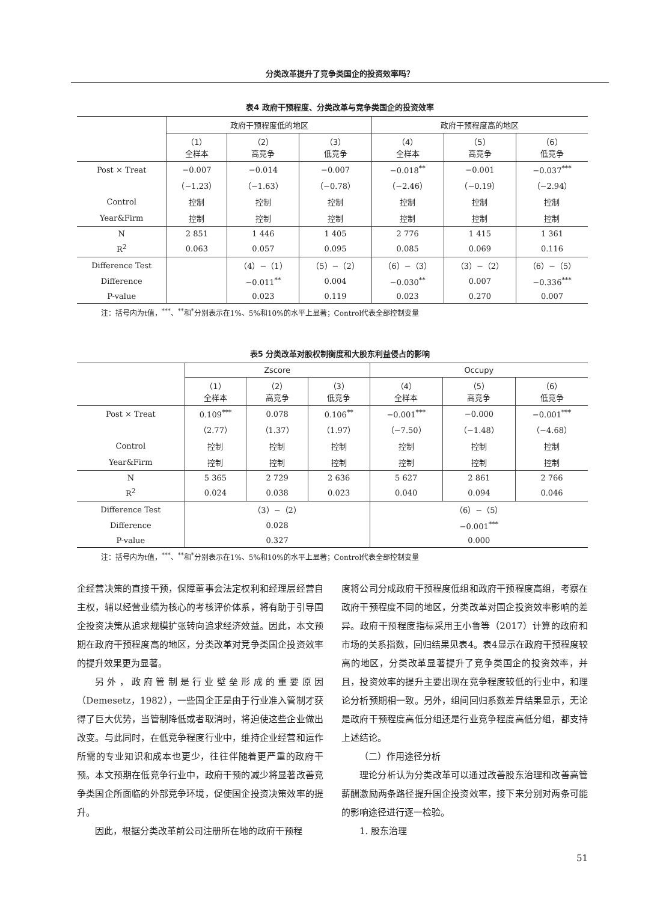分类改革提升了竞争类国企的投资效率吗？
表4 政府干预程度、分类改革与竞争类国企的投资效率
| | 政府干预程度低的地区 | | | 政府干预程度高的地区 | | |
| --- | --- | --- | --- | --- | --- | --- |
| | （1） 全样本 | （2） 高竞争 | （3） 低竞争 | （4） 全样本 | （5） 高竞争 | （6） 低竞争 |
| Post × Treat | −0.007 | −0.014 | −0.007 | −0.018<sup>**</sup> | −0.001 | −0.037<sup>***</sup> |
| | （−1.23） | （−1.63） | （−0.78） | （−2.46） | （−0.19） | （−2.94） |
| Control | 控制 | 控制 | 控制 | 控制 | 控制 | 控制 |
| Year&Firm | 控制 | 控制 | 控制 | 控制 | 控制 | 控制 |
| N | 2 851 | 1 446 | 1 405 | 2 776 | 1 415 | 1 361 |
| R<sup>2</sup> | 0.063 | 0.057 | 0.095 | 0.085 | 0.069 | 0.116 |
| Difference Test | | （4）−（1） | （5）−（2） | （6）−（3） | （3）−（2） | （6）−（5） |
| Difference | | −0.011<sup>**</sup> | 0.004 | −0.030<sup>**</sup> | 0.007 | −0.336<sup>***</sup> |
| P-value | | 0.023 | 0.119 | 0.023 | 0.270 | 0.007 |
注：括号内为t值，<sup>***</sup>、<sup>**</sup>和<sup>*</sup>分别表示在1%、5%和10%的水平上显著；Control代表全部控制变量
表5 分类改革对股权制衡度和大股东利益侵占的影响
| | Zscore | | | Occupy | | |
| --- | --- | --- | --- | --- | --- | --- |
| | （1） 全样本 | （2） 高竞争 | （3） 低竞争 | （4） 全样本 | （5） 高竞争 | （6） 低竞争 |
| Post × Treat | 0.109<sup>***</sup> | 0.078 | 0.106<sup>**</sup> | −0.001<sup>***</sup> | −0.000 | −0.001<sup>***</sup> |
| | （2.77） | （1.37） | （1.97） | （−7.50） | （−1.48） | （−4.68） |
| Control | 控制 | 控制 | 控制 | 控制 | 控制 | 控制 |
| Year&Firm | 控制 | 控制 | 控制 | 控制 | 控制 | 控制 |
| N | 5 365 | 2 729 | 2 636 | 5 627 | 2 861 | 2 766 |
| R<sup>2</sup> | 0.024 | 0.038 | 0.023 | 0.040 | 0.094 | 0.046 |
| Difference Test | （3）−（2） | | | （6）−（5） | | |
| Difference | 0.028 | | | −0.001<sup>***</sup> | | |
| P-value | 0.327 | | | 0.000 | | |
注：括号内为t值，<sup>***</sup>、<sup>**</sup>和<sup>*</sup>分别表示在1%、5%和10%的水平上显著；Control代表全部控制变量
企经营决策的直接干预，保障董事会法定权利和经理层经营自主权，辅以经营业绩为核心的考核评价体系，将有助于引导国企投资决策从追求规模扩张转向追求经济效益。因此，本文预期在政府干预程度高的地区，分类改革对竞争类国企投资效率的提升效果更为显著。
另外，政府管制是行业壁垒形成的重要原因（Demesetz，1982），一些国企正是由于行业准入管制才获得了巨大优势，当管制降低或者取消时，将迫使这些企业做出改变。与此同时，在低竞争程度行业中，维持企业经营和运作所需的专业知识和成本也更少，往往伴随着更严重的政府干预。本文预期在低竞争行业中，政府干预的减少将显著改善竞争类国企所面临的外部竞争环境，促使国企投资决策效率的提升。
因此，根据分类改革前公司注册所在地的政府干预程
度将公司分成政府干预程度低组和政府干预程度高组，考察在政府干预程度不同的地区，分类改革对国企投资效率影响的差异。政府干预程度指标采用王小鲁等（2017）计算的政府和市场的关系指数，回归结果见表4。表4显示在政府干预程度较高的地区，分类改革显著提升了竞争类国企的投资效率，并且，投资效率的提升主要出现在竞争程度较低的行业中，和理论分析预期相一致。另外，组间回归系数差异结果显示，无论是政府干预程度高低分组还是行业竞争程度高低分组，都支持上述结论。
（二）作用途径分析
理论分析认为分类改革可以通过改善股东治理和改善高管薪酬激励两条路径提升国企投资效率，接下来分别对两条可能的影响途径进行逐一检验。
1. 股东治理
51